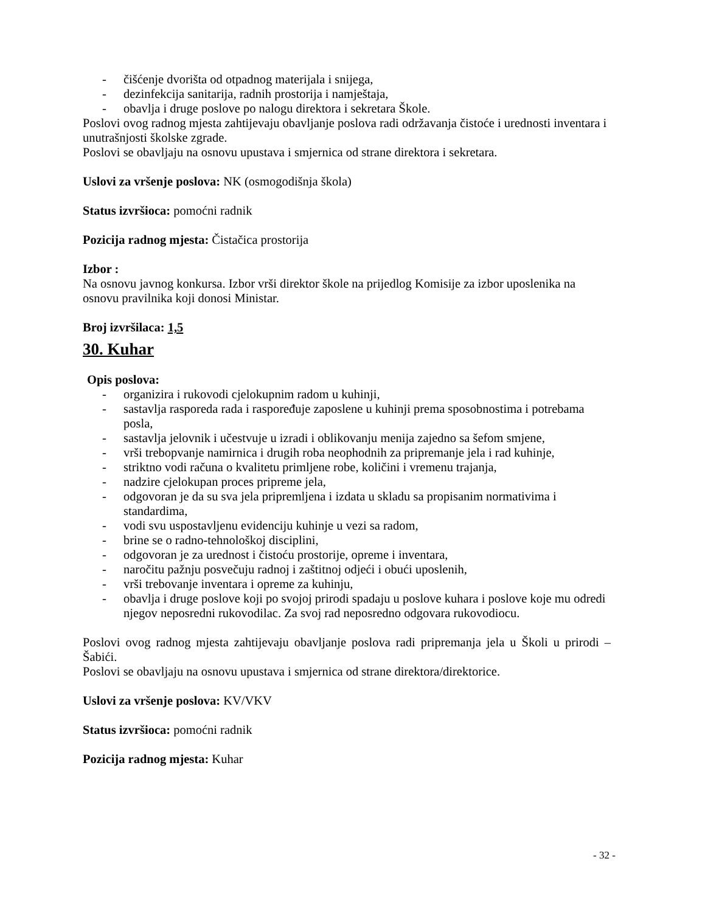- čišćenje dvorišta od otpadnog materijala i snijega,
- dezinfekcija sanitarija, radnih prostorija i namještaja,
- obavlja i druge poslove po nalogu direktora i sekretara Škole.
Poslovi ovog radnog mjesta zahtijevaju obavljanje poslova radi održavanja čistoće i urednosti inventara i unutrašnjosti školske zgrade.
Poslovi se obavljaju na osnovu upustava i smjernica od strane direktora i sekretara.
Uslovi za vršenje poslova: NK (osmogodišnja škola)
Status izvršioca: pomoćni radnik
Pozicija radnog mjesta: Čistačica prostorija
Izbor :
Na osnovu javnog konkursa. Izbor vrši direktor škole na prijedlog Komisije za izbor uposlenika na osnovu pravilnika koji donosi Ministar.
Broj izvršilaca: 1,5
30. Kuhar
Opis poslova:
- organizira i rukovodi cjelokupnim radom u kuhinji,
- sastavlja rasporeda rada i raspoređuje zaposlene u kuhinji prema sposobnostima i potrebama posla,
- sastavlja jelovnik i učestvuje u izradi i oblikovanju menija zajedno sa šefom smjene,
- vrši trebopvanje namirnica i drugih roba neophodnih za pripremanje jela i rad kuhinje,
- striktno vodi računa o kvalitetu primljene robe, količini i vremenu trajanja,
- nadzire cjelokupan proces pripreme jela,
- odgovoran je da su sva jela pripremljena i izdata u skladu sa propisanim normativima i standardima,
- vodi svu uspostavljenu evidenciju kuhinje u vezi sa radom,
- brine se o radno-tehnološkoj disciplini,
- odgovoran je za urednost i čistoću prostorije, opreme i inventara,
- naročitu pažnju posvečuju radnoj i zaštitnoj odjeći i obući uposlenih,
- vrši trebovanje inventara i opreme za kuhinju,
- obavlja i druge poslove koji po svojoj prirodi spadaju u poslove kuhara i poslove koje mu odredi njegov neposredni rukovodilac. Za svoj rad neposredno odgovara rukovodiocu.
Poslovi ovog radnog mjesta zahtijevaju obavljanje poslova radi pripremanja jela u Školi u prirodi –Šabići.
Poslovi se obavljaju na osnovu upustava i smjernica od strane direktora/direktorice.
Uslovi za vršenje poslova: KV/VKV
Status izvršioca: pomoćni radnik
Pozicija radnog mjesta: Kuhar
- 32 -